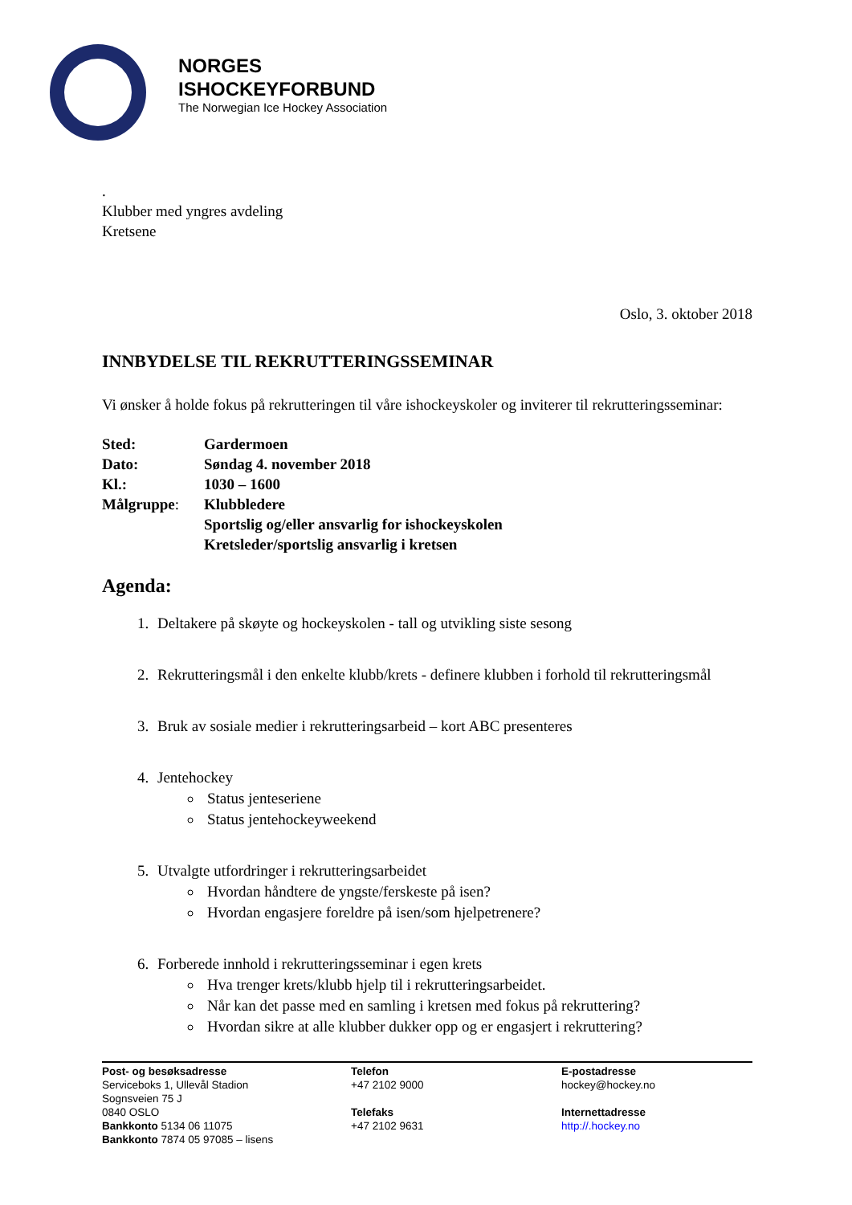NORGES
ISHOCKEYFORBUND
The Norwegian Ice Hockey Association
.
Klubber med yngres avdeling
Kretsene
Oslo, 3. oktober 2018
INNBYDELSE TIL REKRUTTERINGSSEMINAR
Vi ønsker å holde fokus på rekrutteringen til våre ishockeyskoler og inviterer til rekrutteringsseminar:
Sted: Gardermoen
Dato: Søndag 4. november 2018
Kl.: 1030 – 1600
Målgruppe: Klubbledere
Sportslig og/eller ansvarlig for ishockeyskolen
Kretsleder/sportslig ansvarlig i kretsen
Agenda:
1. Deltakere på skøyte og hockeyskolen - tall og utvikling siste sesong
2. Rekrutteringsmål i den enkelte klubb/krets - definere klubben i forhold til rekrutteringsmål
3. Bruk av sosiale medier i rekrutteringsarbeid – kort ABC presenteres
4. Jentehockey
Status jenteseriene
Status jentehockeyweekend
5. Utvalgte utfordringer i rekrutteringsarbeidet
Hvordan håndtere de yngste/ferskeste på isen?
Hvordan engasjere foreldre på isen/som hjelpetrenere?
6. Forberede innhold i rekrutteringsseminar i egen krets
Hva trenger krets/klubb hjelp til i rekrutteringsarbeidet.
Når kan det passe med en samling i kretsen med fokus på rekruttering?
Hvordan sikre at alle klubber dukker opp og er engasjert i rekruttering?
Post- og besøksadresse
Serviceboks 1, Ullevål Stadion
Sognsveien 75 J
0840 OSLO
Bankkonto 5134 06 11075
Bankkonto 7874 05 97085 – lisens
Telefon
+47 2102 9000
Telefaks
+47 2102 9631
E-postadresse
hockey@hockey.no
Internettadresse
http://.hockey.no